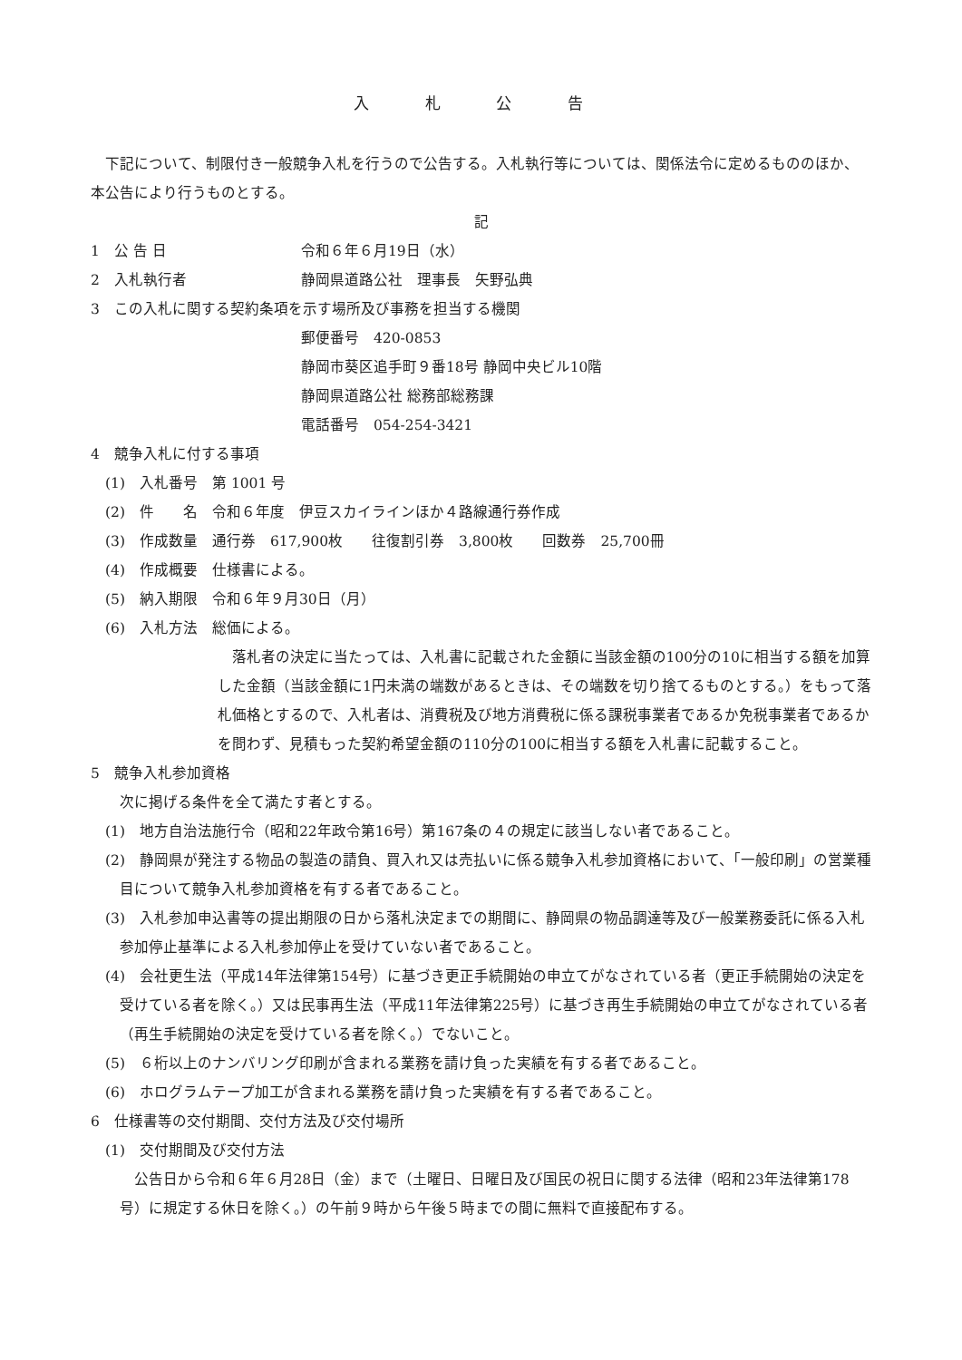入 札 公 告
下記について、制限付き一般競争入札を行うので公告する。入札執行等については、関係法令に定めるもののほか、本公告により行うものとする。
記
1　公 告 日 令和６年６月19日（水）
2　入札執行者 静岡県道路公社　理事長　矢野弘典
3　この入札に関する契約条項を示す場所及び事務を担当する機関
郵便番号　420-0853
静岡市葵区追手町９番18号 静岡中央ビル10階
静岡県道路公社 総務部総務課
電話番号　054-254-3421
4　競争入札に付する事項
(1)　入札番号　第 1001 号
(2)　件　　名　令和６年度　伊豆スカイラインほか４路線通行券作成
(3)　作成数量　通行券　617,900枚　　往復割引券　3,800枚　　回数券　25,700冊
(4)　作成概要　仕様書による。
(5)　納入期限　令和６年９月30日（月）
(6)　入札方法　総価による。
落札者の決定に当たっては、入札書に記載された金額に当該金額の100分の10に相当する額を加算した金額（当該金額に1円未満の端数があるときは、その端数を切り捨てるものとする。）をもって落札価格とするので、入札者は、消費税及び地方消費税に係る課税事業者であるか免税事業者であるかを問わず、見積もった契約希望金額の110分の100に相当する額を入札書に記載すること。
5　競争入札参加資格
次に掲げる条件を全て満たす者とする。
(1)　地方自治法施行令（昭和22年政令第16号）第167条の４の規定に該当しない者であること。
(2)　静岡県が発注する物品の製造の請負、買入れ又は売払いに係る競争入札参加資格において、「一般印刷」の営業種目について競争入札参加資格を有する者であること。
(3)　入札参加申込書等の提出期限の日から落札決定までの期間に、静岡県の物品調達等及び一般業務委託に係る入札参加停止基準による入札参加停止を受けていない者であること。
(4)　会社更生法（平成14年法律第154号）に基づき更正手続開始の申立てがなされている者（更正手続開始の決定を受けている者を除く。）又は民事再生法（平成11年法律第225号）に基づき再生手続開始の申立てがなされている者（再生手続開始の決定を受けている者を除く。）でないこと。
(5)　６桁以上のナンバリング印刷が含まれる業務を請け負った実績を有する者であること。
(6)　ホログラムテープ加工が含まれる業務を請け負った実績を有する者であること。
6　仕様書等の交付期間、交付方法及び交付場所
(1)　交付期間及び交付方法
公告日から令和６年６月28日（金）まで（土曜日、日曜日及び国民の祝日に関する法律（昭和23年法律第178号）に規定する休日を除く。）の午前９時から午後５時までの間に無料で直接配布する。